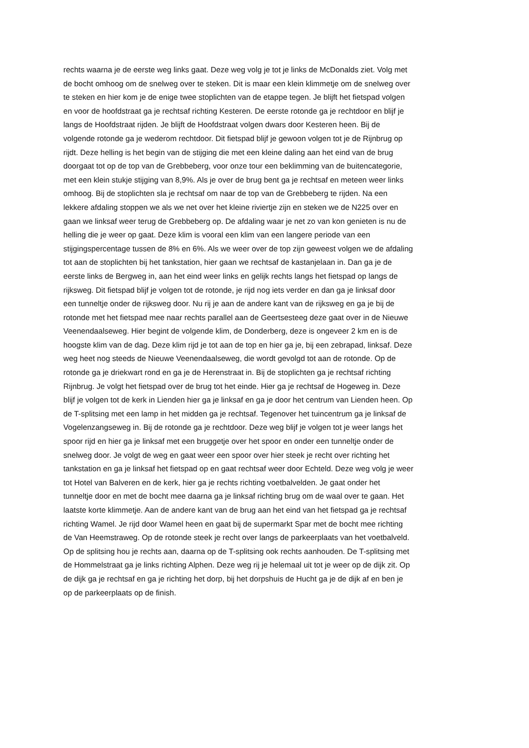rechts waarna je de eerste weg links gaat. Deze weg volg je tot je links de McDonalds ziet. Volg met
de bocht omhoog om de snelweg over te steken. Dit is maar een klein klimmetje om de snelweg over
te steken en hier kom je de enige twee stoplichten van de etappe tegen. Je blijft het fietspad volgen
en voor de hoofdstraat ga je rechtsaf richting Kesteren. De eerste rotonde ga je rechtdoor en blijf je
langs de Hoofdstraat rijden. Je blijft de Hoofdstraat volgen dwars door Kesteren heen. Bij de
volgende rotonde ga je wederom rechtdoor. Dit fietspad blijf je gewoon volgen tot je de Rijnbrug op
rijdt. Deze helling is het begin van de stijging die met een kleine daling aan het eind van de brug
doorgaat tot op de top van de Grebbeberg, voor onze tour een beklimming van de buitencategorie,
met een klein stukje stijging van 8,9%. Als je over de brug bent ga je rechtsaf en meteen weer links
omhoog. Bij de stoplichten sla je rechtsaf om naar de top van de Grebbeberg te rijden. Na een
lekkere afdaling stoppen we als we net over het kleine riviertje zijn en steken we de N225 over en
gaan we linksaf weer terug de Grebbeberg op. De afdaling waar je net zo van kon genieten is nu de
helling die je weer op gaat. Deze klim is vooral een klim van een langere periode van een
stijgingspercentage tussen de 8% en 6%. Als we weer over de top zijn geweest volgen we de afdaling
tot aan de stoplichten bij het tankstation, hier gaan we rechtsaf de kastanjelaan in. Dan ga je de
eerste links de Bergweg in, aan het eind weer links en gelijk rechts langs het fietspad op langs de
rijksweg. Dit fietspad blijf je volgen tot de rotonde, je rijd nog iets verder en dan ga je linksaf door
een tunneltje onder de rijksweg door. Nu rij je aan de andere kant van de rijksweg en ga je bij de
rotonde met het fietspad mee naar rechts parallel aan de Geertsesteeg deze gaat over in de Nieuwe
Veenendaalseweg. Hier begint de volgende klim, de Donderberg, deze is ongeveer 2 km en is de
hoogste klim van de dag. Deze klim rijd je tot aan de top en hier ga je, bij een zebrapad, linksaf. Deze
weg heet nog steeds de Nieuwe Veenendaalseweg, die wordt gevolgd tot aan de rotonde. Op de
rotonde ga je driekwart rond en ga je de Herenstraat in. Bij de stoplichten ga je rechtsaf richting
Rijnbrug. Je volgt het fietspad over de brug tot het einde. Hier ga je rechtsaf de Hogeweg in. Deze
blijf je volgen tot de kerk in Lienden hier ga je linksaf en ga je door het centrum van Lienden heen. Op
de T-splitsing met een lamp in het midden ga je rechtsaf. Tegenover het tuincentrum ga je linksaf de
Vogelenzangseweg in. Bij de rotonde ga je rechtdoor. Deze weg blijf je volgen tot je weer langs het
spoor rijd en hier ga je linksaf met een bruggetje over het spoor en onder een tunneltje onder de
snelweg door. Je volgt de weg en gaat weer een spoor over hier steek je recht over richting het
tankstation en ga je linksaf het fietspad op en gaat rechtsaf weer door Echteld. Deze weg volg je weer
tot Hotel van Balveren en de kerk, hier ga je rechts richting voetbalvelden. Je gaat onder het
tunneltje door en met de bocht mee daarna ga je linksaf richting brug om de waal over te gaan. Het
laatste korte klimmetje. Aan de andere kant van de brug aan het eind van het fietspad ga je rechtsaf
richting Wamel. Je rijd door Wamel heen en gaat bij de supermarkt Spar met de bocht mee richting
de Van Heemstraweg. Op de rotonde steek je recht over langs de parkeerplaats van het voetbalveld.
Op de splitsing hou je rechts aan, daarna op de T-splitsing ook rechts aanhouden. De T-splitsing met
de Hommelstraat ga je links richting Alphen. Deze weg rij je helemaal uit tot je weer op de dijk zit. Op
de dijk ga je rechtsaf en ga je richting het dorp, bij het dorpshuis de Hucht ga je de dijk af en ben je
op de parkeerplaats op de finish.